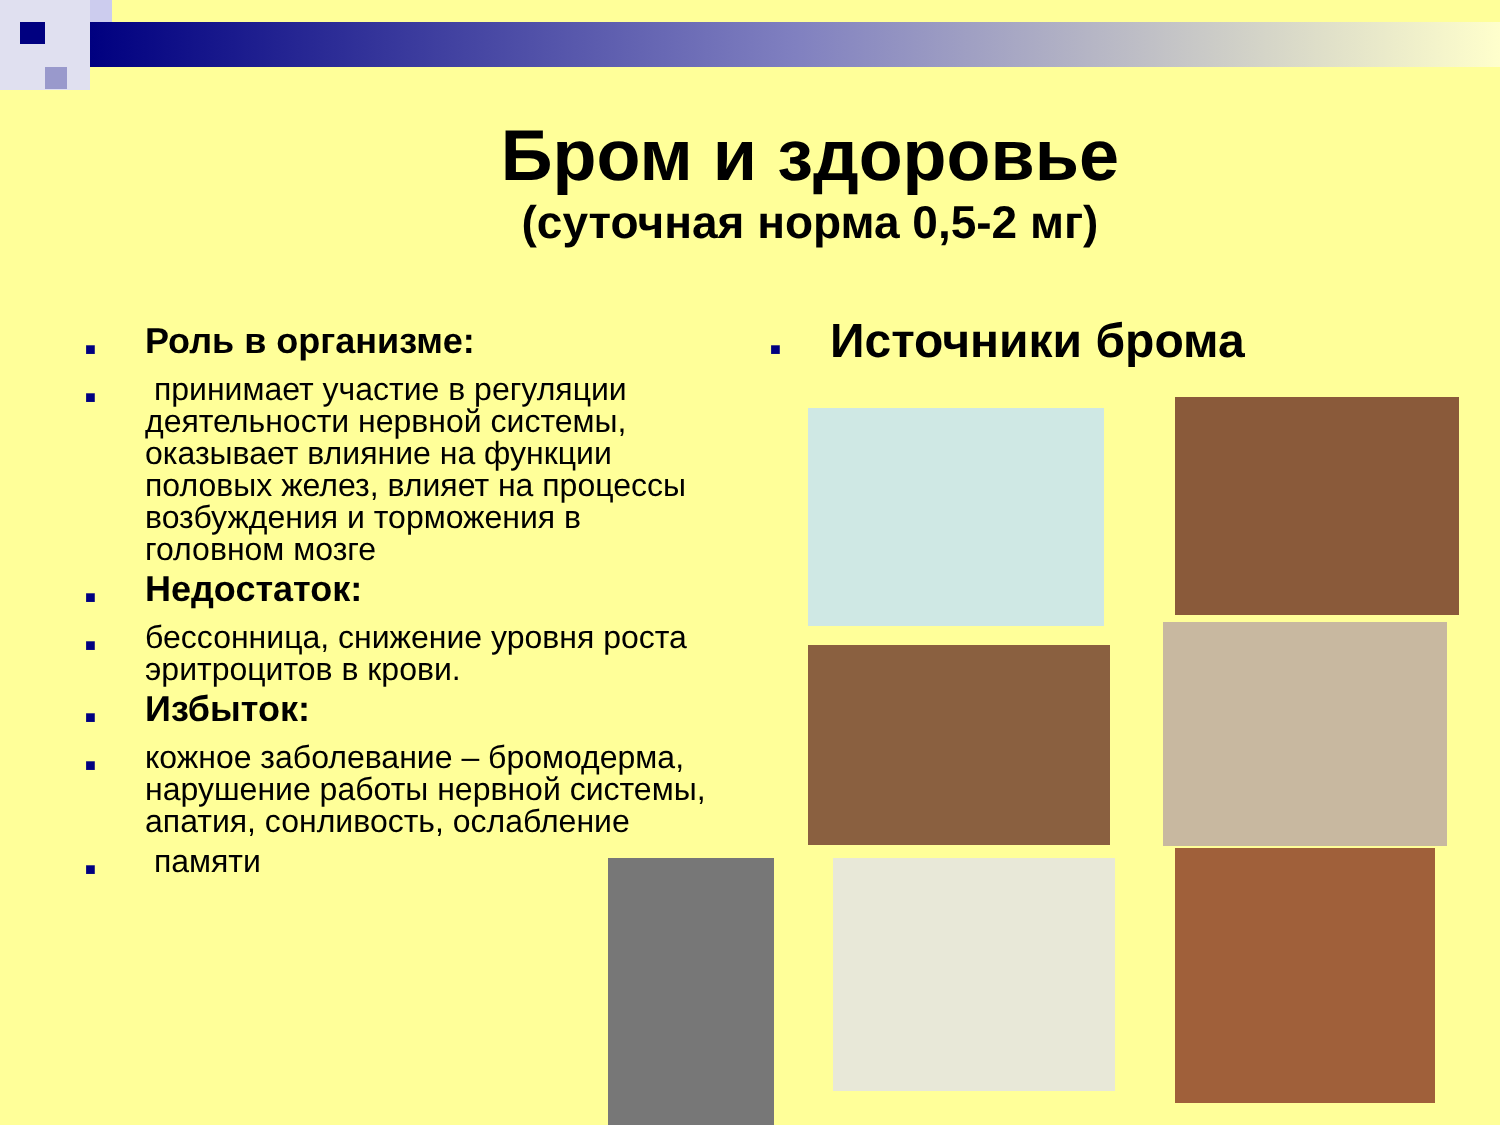Бром и здоровье
(суточная норма 0,5-2 мг)
■ Роль в организме:
■ принимает участие в регуляции деятельности нервной системы, оказывает влияние на функции половых желез, влияет на процессы возбуждения и торможения в головном мозге
■ Недостаток:
■ бессонница, снижение уровня роста эритроцитов в крови.
■ Избыток:
■ кожное заболевание – бромодерма, нарушение работы нервной системы, апатия, сонливость, ослабление
■ памяти
■ Источники брома